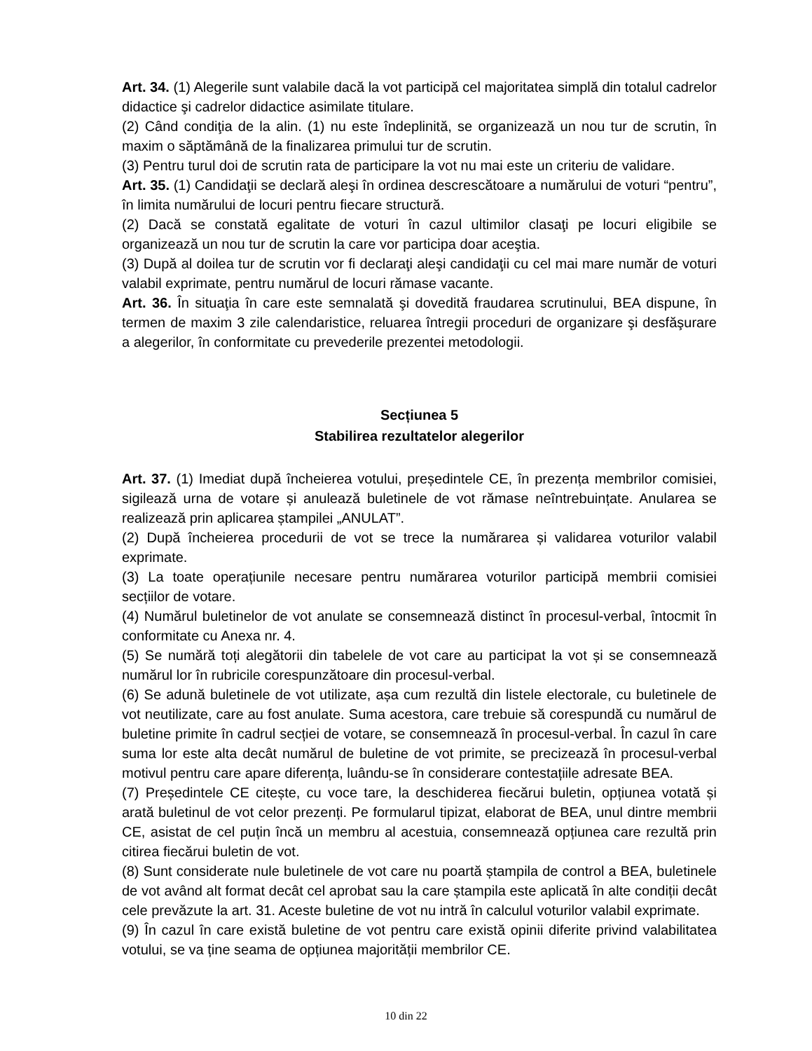Art. 34. (1) Alegerile sunt valabile dacă la vot participă cel majoritatea simplă din totalul cadrelor didactice şi cadrelor didactice asimilate titulare.
(2) Când condiţia de la alin. (1) nu este îndeplinită, se organizează un nou tur de scrutin, în maxim o săptămână de la finalizarea primului tur de scrutin.
(3) Pentru turul doi de scrutin rata de participare la vot nu mai este un criteriu de validare.
Art. 35. (1) Candidaţii se declară aleşi în ordinea descrescătoare a numărului de voturi “pentru”, în limita numărului de locuri pentru fiecare structură.
(2) Dacă se constată egalitate de voturi în cazul ultimilor clasaţi pe locuri eligibile se organizează un nou tur de scrutin la care vor participa doar aceştia.
(3) După al doilea tur de scrutin vor fi declaraţi aleşi candidaţii cu cel mai mare număr de voturi valabil exprimate, pentru numărul de locuri rămase vacante.
Art. 36. În situaţia în care este semnalată şi dovedită fraudarea scrutinului, BEA dispune, în termen de maxim 3 zile calendaristice, reluarea întregii proceduri de organizare şi desfăşurare a alegerilor, în conformitate cu prevederile prezentei metodologii.
Secțiunea 5
Stabilirea rezultatelor alegerilor
Art. 37. (1) Imediat după încheierea votului, președintele CE, în prezența membrilor comisiei, sigilează urna de votare și anulează buletinele de vot rămase neîntrebuințate. Anularea se realizează prin aplicarea ștampilei „ANULAT”.
(2) După încheierea procedurii de vot se trece la numărarea și validarea voturilor valabil exprimate.
(3) La toate operațiunile necesare pentru numărarea voturilor participă membrii comisiei secțiilor de votare.
(4) Numărul buletinelor de vot anulate se consemnează distinct în procesul-verbal, întocmit în conformitate cu Anexa nr. 4.
(5) Se numără toți alegătorii din tabelele de vot care au participat la vot și se consemnează numărul lor în rubricile corespunzătoare din procesul-verbal.
(6) Se adună buletinele de vot utilizate, așa cum rezultă din listele electorale, cu buletinele de vot neutilizate, care au fost anulate. Suma acestora, care trebuie să corespundă cu numărul de buletine primite în cadrul secției de votare, se consemnează în procesul-verbal. În cazul în care suma lor este alta decât numărul de buletine de vot primite, se precizează în procesul-verbal motivul pentru care apare diferența, luându-se în considerare contestațiile adresate BEA.
(7) Președintele CE citește, cu voce tare, la deschiderea fiecărui buletin, opțiunea votată și arată buletinul de vot celor prezenți. Pe formularul tipizat, elaborat de BEA, unul dintre membrii CE, asistat de cel puțin încă un membru al acestuia, consemnează opțiunea care rezultă prin citirea fiecărui buletin de vot.
(8) Sunt considerate nule buletinele de vot care nu poartă ștampila de control a BEA, buletinele de vot având alt format decât cel aprobat sau la care ștampila este aplicată în alte condiții decât cele prevăzute la art. 31. Aceste buletine de vot nu intră în calculul voturilor valabil exprimate.
(9) În cazul în care există buletine de vot pentru care există opinii diferite privind valabilitatea votului, se va ține seama de opțiunea majorității membrilor CE.
10 din 22